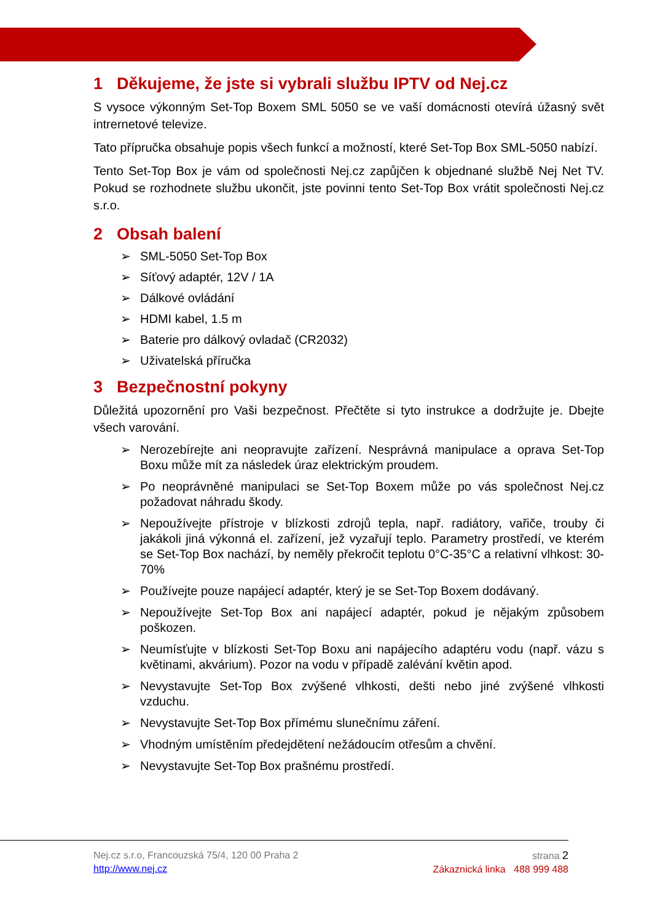1 Děkujeme, že jste si vybrali službu IPTV od Nej.cz
S vysoce výkonným Set-Top Boxem SML 5050 se ve vaší domácnosti otevírá úžasný svět intrernetové televize.
Tato přípručka obsahuje popis všech funkcí a možností, které Set-Top Box SML-5050 nabízí.
Tento Set-Top Box je vám od společnosti Nej.cz zapůjčen k objednané službě Nej Net TV. Pokud se rozhodnete službu ukončit, jste povinni tento Set-Top Box vrátit společnosti Nej.cz s.r.o.
2 Obsah balení
➢ SML-5050 Set-Top Box
➢ Síťový adaptér, 12V / 1A
➢ Dálkové ovládání
➢ HDMI kabel, 1.5 m
➢ Baterie pro dálkový ovladač (CR2032)
➢ Uživatelská příručka
3 Bezpečnostní pokyny
Důležitá upozornění pro Vaši bezpečnost. Přečtěte si tyto instrukce a dodržujte je. Dbejte všech varování.
➢ Nerozebírejte ani neopravujte zařízení. Nesprávná manipulace a oprava Set-Top Boxu může mít za následek úraz elektrickým proudem.
➢ Po neoprávněné manipulaci se Set-Top Boxem může po vás společnost Nej.cz požadovat náhradu škody.
➢ Nepoužívejte přístroje v blízkosti zdrojů tepla, např. radiátory, vařiče, trouby či jakákoli jiná výkonná el. zařízení, jež vyzařují teplo. Parametry prostředí, ve kterém se Set-Top Box nachází, by neměly překročit teplotu 0°C-35°C a relativní vlhkost: 30-70%
➢ Používejte pouze napájecí adaptér, který je se Set-Top Boxem dodávaný.
➢ Nepoužívejte Set-Top Box ani napájecí adaptér, pokud je nějakým způsobem poškozen.
➢ Neumísťujte v blízkosti Set-Top Boxu ani napájecího adaptéru vodu (např. vázu s květinami, akvárium). Pozor na vodu v případě zalévání květin apod.
➢ Nevystavujte Set-Top Box zvýšené vlhkosti, dešti nebo jiné zvýšené vlhkosti vzduchu.
➢ Nevystavujte Set-Top Box přímému slunečnímu záření.
➢ Vhodným umístěním předejdětení nežádoucím otřesům a chvění.
➢ Nevystavujte Set-Top Box prašnému prostředí.
Nej.cz s.r.o, Francouzská 75/4, 120 00 Praha 2
http://www.nej.cz
strana 2
Zákaznická linka 488 999 488